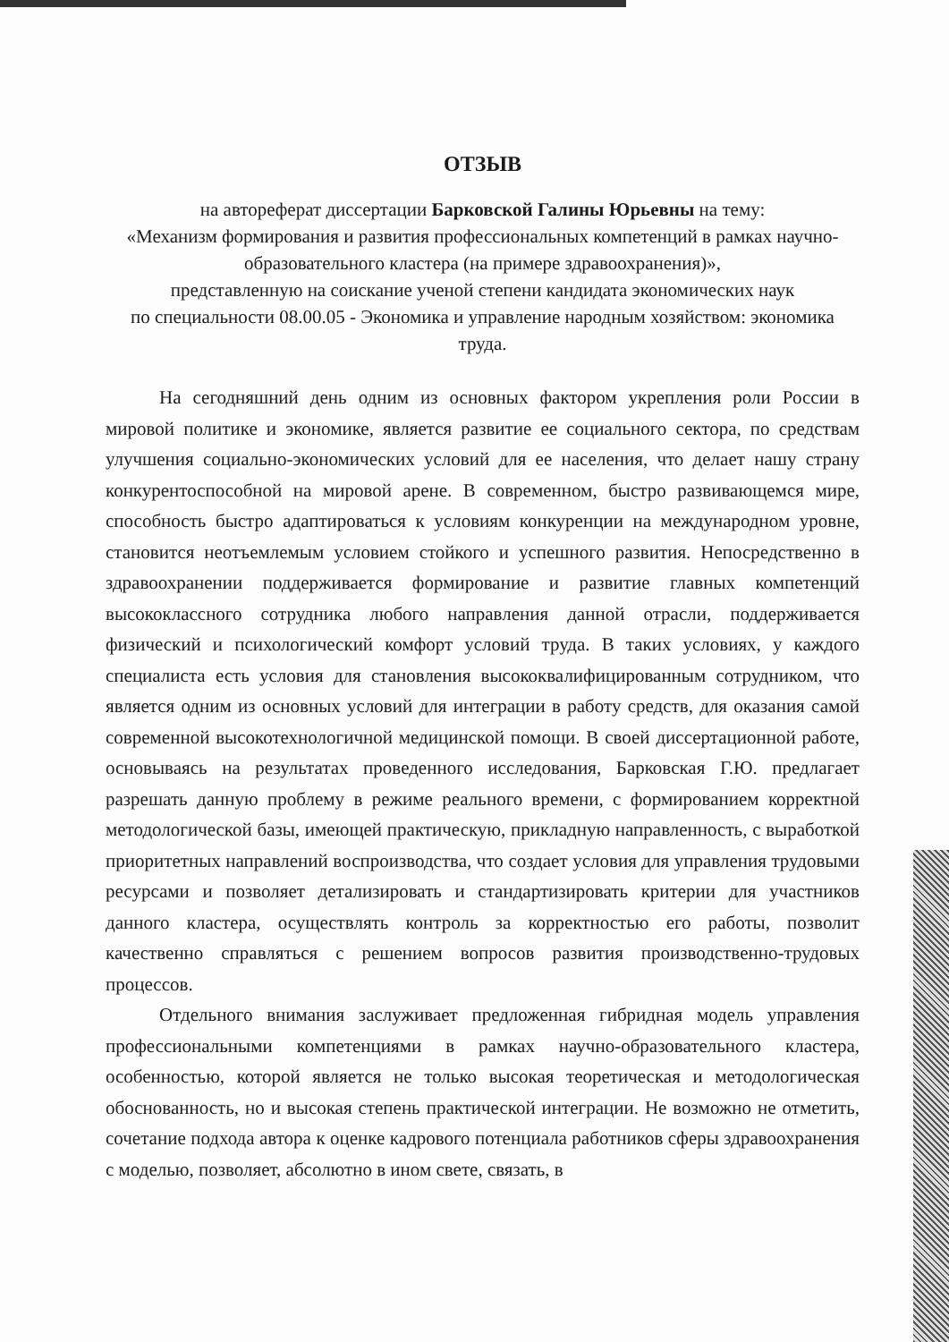ОТЗЫВ
на автореферат диссертации Барковской Галины Юрьевны на тему:
«Механизм формирования и развития профессиональных компетенций в рамках научно-образовательного кластера (на примере здравоохранения)»,
представленную на соискание ученой степени кандидата экономических наук
по специальности 08.00.05 - Экономика и управление народным хозяйством: экономика труда.
На сегодняшний день одним из основных фактором укрепления роли России в мировой политике и экономике, является развитие ее социального сектора, по средствам улучшения социально-экономических условий для ее населения, что делает нашу страну конкурентоспособной на мировой арене. В современном, быстро развивающемся мире, способность быстро адаптироваться к условиям конкуренции на международном уровне, становится неотъемлемым условием стойкого и успешного развития. Непосредственно в здравоохранении поддерживается формирование и развитие главных компетенций высококлассного сотрудника любого направления данной отрасли, поддерживается физический и психологический комфорт условий труда. В таких условиях, у каждого специалиста есть условия для становления высококвалифицированным сотрудником, что является одним из основных условий для интеграции в работу средств, для оказания самой современной высокотехнологичной медицинской помощи. В своей диссертационной работе, основываясь на результатах проведенного исследования, Барковская Г.Ю. предлагает разрешать данную проблему в режиме реального времени, с формированием корректной методологической базы, имеющей практическую, прикладную направленность, с выработкой приоритетных направлений воспроизводства, что создает условия для управления трудовыми ресурсами и позволяет детализировать и стандартизировать критерии для участников данного кластера, осуществлять контроль за корректностью его работы, позволит качественно справляться с решением вопросов развития производственно-трудовых процессов.
Отдельного внимания заслуживает предложенная гибридная модель управления профессиональными компетенциями в рамках научно-образовательного кластера, особенностью, которой является не только высокая теоретическая и методологическая обоснованность, но и высокая степень практической интеграции. Не возможно не отметить, сочетание подхода автора к оценке кадрового потенциала работников сферы здравоохранения с моделью, позволяет, абсолютно в ином свете, связать, в